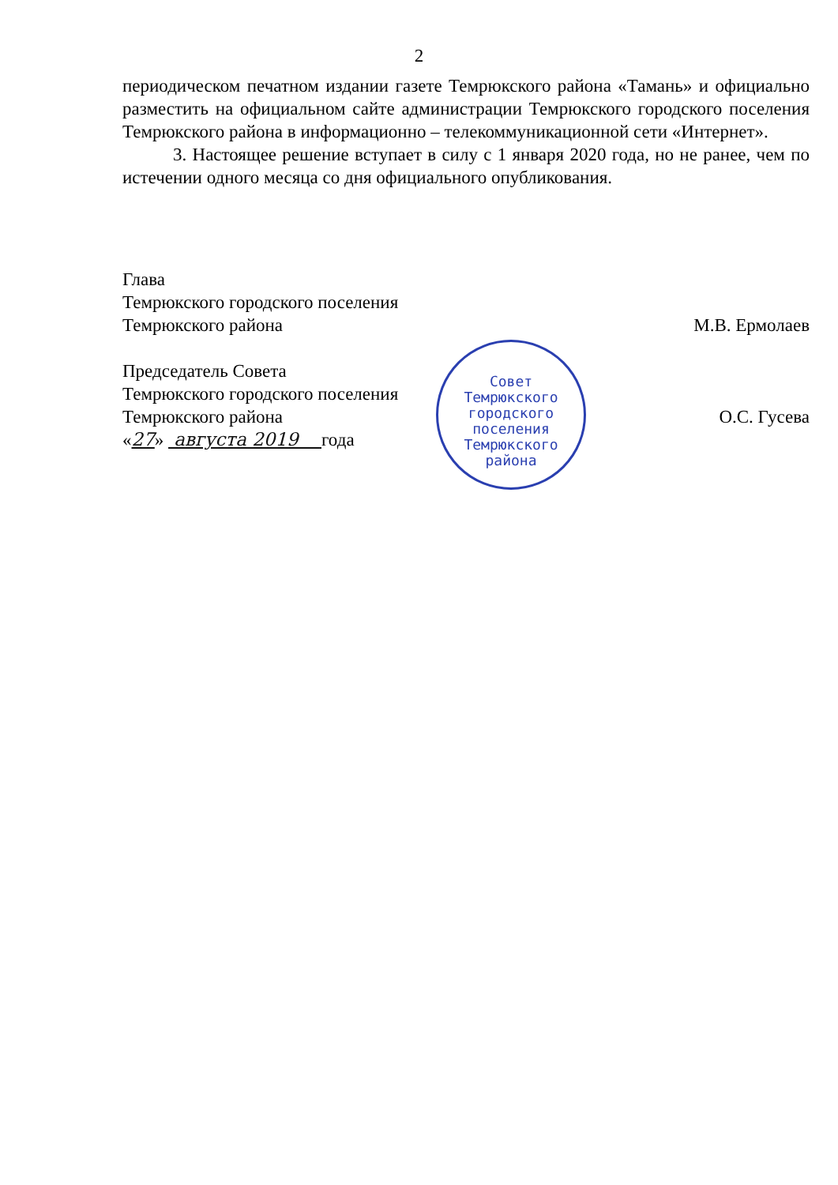2
периодическом печатном издании газете Темрюкского района «Тамань» и официально разместить на официальном сайте администрации Темрюкского городского поселения Темрюкского района в информационно – телекоммуникационной сети «Интернет».
3. Настоящее решение вступает в силу с 1 января 2020 года, но не ранее, чем по истечении одного месяца со дня официального опубликования.
Глава
Темрюкского городского поселения
Темрюкского района
М.В. Ермолаев
Председатель Совета
Темрюкского городского поселения
Темрюкского района
О.С. Гусева
«27» августа 2019 года
Совет
Темрюкского
городского
поселения
Темрюкского
района